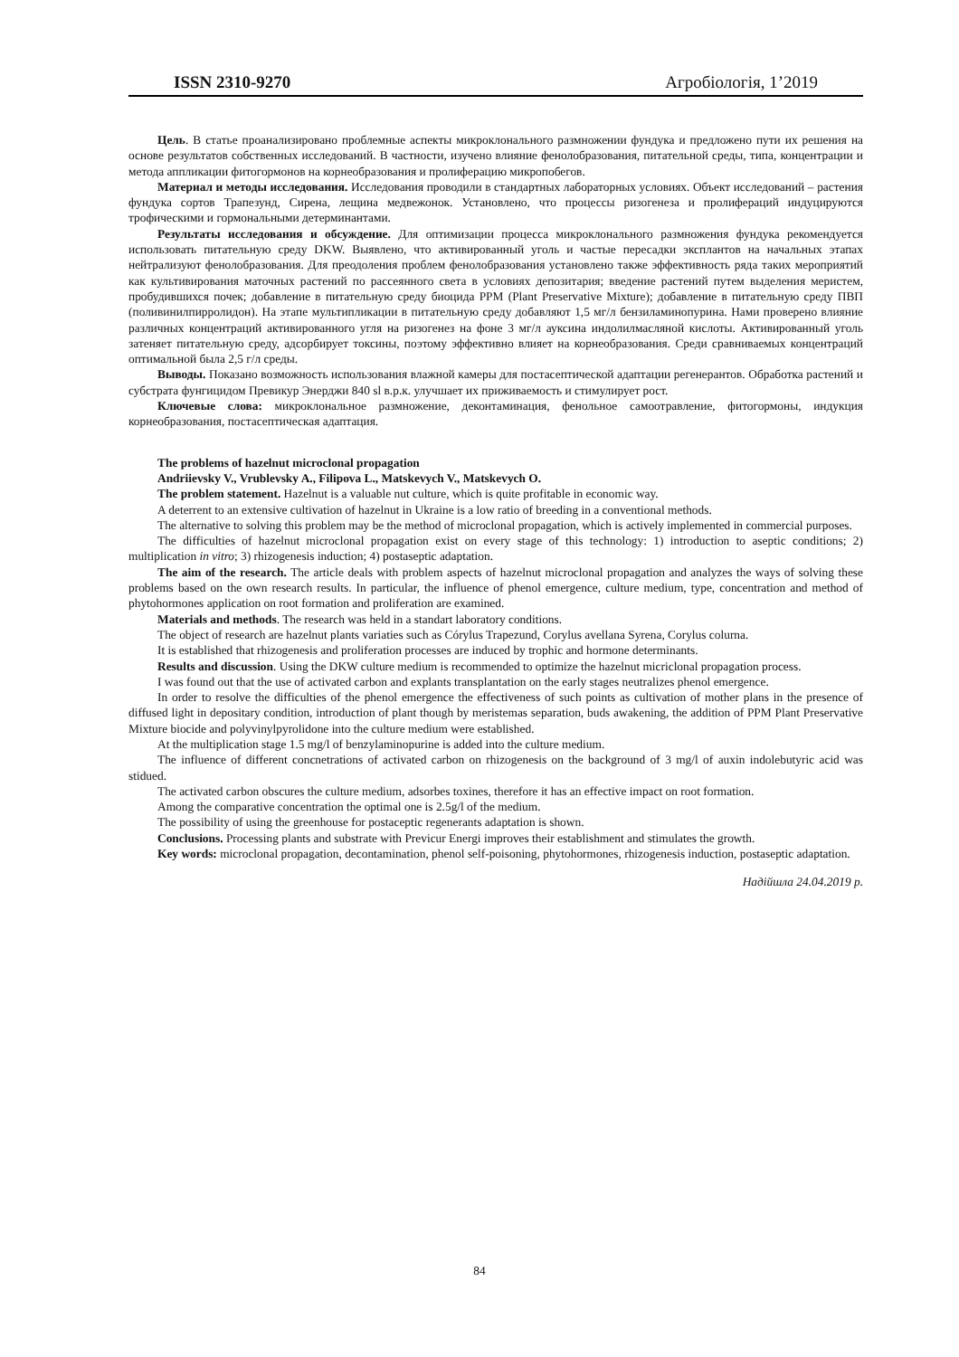ISSN 2310-9270 Агробіологія, 1’2019
Цель. В статье проанализировано проблемные аспекты микроклонального размножении фундука и предложено пути их решения на основе результатов собственных исследований. В частности, изучено влияние фенолобразования, питательной среды, типа, концентрации и метода аппликации фитогормонов на корнеобразования и пролиферацию микропобегов.
Материал и методы исследования. Исследования проводили в стандартных лабораторных условиях. Объект исследований – растения фундука сортов Трапезунд, Сирена, лещина медвежонок. Установлено, что процессы ризогенеза и пролифераций индуцируются трофическими и гормональными детерминантами.
Результаты исследования и обсуждение. Для оптимизации процесса микроклонального размножения фундука рекомендуется использовать питательную среду DKW. Выявлено, что активированный уголь и частые пересадки эксплантов на начальных этапах нейтрализуют фенолобразования. Для преодоления проблем фенолобразования установлено также эффективность ряда таких мероприятий как культивирования маточных растений по рассеянного света в условиях депозитария; введение растений путем выделения меристем, пробудившихся почек; добавление в питательную среду биоцида PPM (Plant Preservative Mixture); добавление в питательную среду ПВП (поливинилпирролидон). На этапе мультипликации в питательную среду добавляют 1,5 мг/л бензиламинопурина. Нами проверено влияние различных концентраций активированного угля на ризогенез на фоне 3 мг/л ауксина индолилмасляной кислоты. Активированный уголь затеняет питательную среду, адсорбирует токсины, поэтому эффективно влияет на корнеобразования. Среди сравниваемых концентраций оптимальной была 2,5 г/л среды.
Выводы. Показано возможность использования влажной камеры для постасептической адаптации регенерантов. Обработка растений и субстрата фунгицидом Превикур Энерджи 840 sl в.р.к. улучшает их приживаемость и стимулирует рост.
Ключевые слова: микроклональное размножение, деконтаминация, фенольное самоотравление, фитогормоны, индукция корнеобразования, постасептическая адаптация.
The problems of hazelnut microclonal propagation
Andriievsky V., Vrublevsky A., Filipova L., Matskevych V., Matskevych O.
The problem statement. Hazelnut is a valuable nut culture, which is quite profitable in economic way.
A deterrent to an extensive cultivation of hazelnut in Ukraine is a low ratio of breeding in a conventional methods.
The alternative to solving this problem may be the method of microclonal propagation, which is actively implemented in commercial purposes.
The difficulties of hazelnut microclonal propagation exist on every stage of this technology: 1) introduction to aseptic conditions; 2) multiplication in vitro; 3) rhizogenesis induction; 4) postaseptic adaptation.
The aim of the research. The article deals with problem aspects of hazelnut microclonal propagation and analyzes the ways of solving these problems based on the own research results. In particular, the influence of phenol emergence, culture medium, type, concentration and method of phytohormones application on root formation and proliferation are examined.
Materials and methods. The research was held in a standart laboratory conditions.
The object of research are hazelnut plants variaties such as Córylus Trapezund, Corylus avellana Syrena, Corylus colurna.
It is established that rhizogenesis and proliferation processes are induced by trophic and hormone determinants.
Results and discussion. Using the DKW culture medium is recommended to optimize the hazelnut micriclonal propagation process.
I was found out that the use of activated carbon and explants transplantation on the early stages neutralizes phenol emergence.
In order to resolve the difficulties of the phenol emergence the effectiveness of such points as cultivation of mother plans in the presence of diffused light in depositary condition, introduction of plant though by meristemas separation, buds awakening, the addition of PPM Plant Preservative Mixture biocide and polyvinylpyrolidone into the culture medium were established.
At the multiplication stage 1.5 mg/l of benzylaminopurine is added into the culture medium.
The influence of different concnetrations of activated carbon on rhizogenesis on the background of 3 mg/l of auxin indolebutyric acid was stidued.
The activated carbon obscures the culture medium, adsorbes toxines, therefore it has an effective impact on root formation.
Among the comparative concentration the optimal one is 2.5g/l of the medium.
The possibility of using the greenhouse for postaceptic regenerants adaptation is shown.
Conclusions. Processing plants and substrate with Previcur Energi improves their establishment and stimulates the growth.
Key words: microclonal propagation, decontamination, phenol self-poisoning, phytohormones, rhizogenesis induction, postaseptic adaptation.
Надійшла 24.04.2019 р.
84